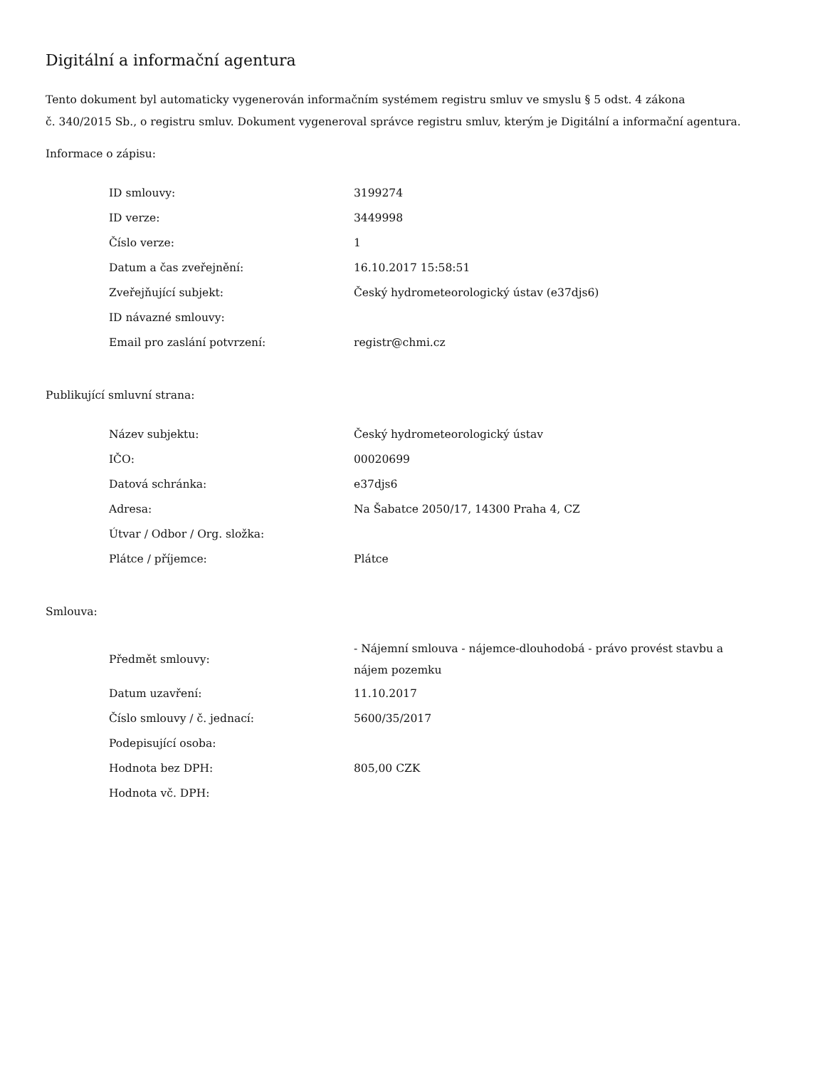Digitální a informační agentura
Tento dokument byl automaticky vygenerován informačním systémem registru smluv ve smyslu § 5 odst. 4 zákona
č. 340/2015 Sb., o registru smluv. Dokument vygeneroval správce registru smluv, kterým je Digitální a informační agentura.
Informace o zápisu:
| ID smlouvy: | 3199274 |
| ID verze: | 3449998 |
| Číslo verze: | 1 |
| Datum a čas zveřejnění: | 16.10.2017 15:58:51 |
| Zveřejňující subjekt: | Český hydrometeorologický ústav (e37djs6) |
| ID návazné smlouvy: | |
| Email pro zaslání potvrzení: | registr@chmi.cz |
Publikující smluvní strana:
| Název subjektu: | Český hydrometeorologický ústav |
| IČO: | 00020699 |
| Datová schránka: | e37djs6 |
| Adresa: | Na Šabatce 2050/17, 14300 Praha 4, CZ |
| Útvar / Odbor / Org. složka: | |
| Plátce / příjemce: | Plátce |
Smlouva:
| Předmět smlouvy: | - Nájemní smlouva - nájemce-dlouhodobá - právo provést stavbu a nájem pozemku |
| Datum uzavření: | 11.10.2017 |
| Číslo smlouvy / č. jednací: | 5600/35/2017 |
| Podepisující osoba: | |
| Hodnota bez DPH: | 805,00 CZK |
| Hodnota vč. DPH: | |